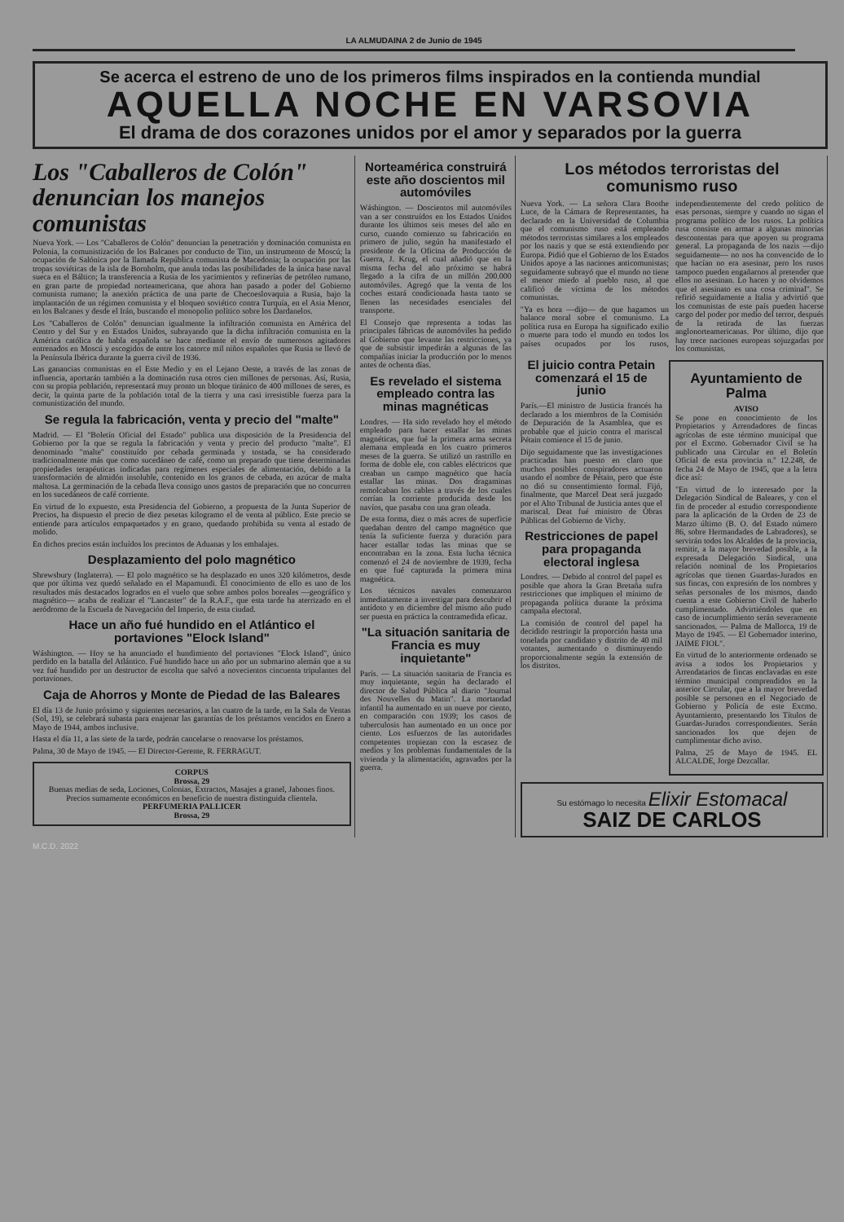LA ALMUDAINA 2 de Junio de 1945
Se acerca el estreno de uno de los primeros films inspirados en la contienda mundial
AQUELLA NOCHE EN VARSOVIA
El drama de dos corazones unidos por el amor y separados por la guerra
Los "Caballeros de Colón" denuncian los manejos comunistas
Nueva York. — Los "Caballeros de Colón" denuncian la penetración y dominación comunista en Polonia, la comunistización de los Balcanes por conducto de Tito, un instrumento de Moscú; la ocupación de Salónica por la llamada República comunista de Macedonia; la ocupación por las tropas soviéticas de la isla de Bornholm, que anula todas las posibilidades de la única base naval sueca en el Báltico; la transferencia a Rusia de los yacimientos y refinerías de petróleo rumano, en gran parte de propiedad norteamericana, que ahora han pasado a poder del Gobierno comunista rumano; la anexión práctica de una parte de Checoeslovaquia a Rusia, bajo la implantación de un régimen comunista y el bloqueo soviético contra Turquía, en el Asia Menor, en los Balcanes y desde el Irán, buscando el monopolio político sobre los Dardanelos.
Los "Caballeros de Colón" denuncian igualmente la infiltración comunista en América del Centro y del Sur y en Estados Unidos, subrayando que la dicha infiltración comunista en la América católica de habla española se hace mediante el envío de numerosos agitadores entrenados en Moscú y escogidos de entre los catorce mil niños españoles que Rusia se llevó de la Península Ibérica durante la guerra civil de 1936.
Las ganancias comunistas en el Este Medio y en el Lejano Oeste, a través de las zonas de influencia, aportarán también a la dominación rusa otros cien millones de personas. Así, Rusia, con su propia población, representará muy pronto un bloque tiránico de 400 millones de seres, es decir, la quinta parte de la población total de la tierra y una casi irresistible fuerza para la comunistización del mundo.
Se regula la fabricación, venta y precio del "malte"
Madrid. — El "Boletín Oficial del Estado" publica una disposición de la Presidencia del Gobierno por la que se regula la fabricación y venta y precio del producto "malte". El denominado "malte" constituído por cebada germinada y tostada, se ha considerado tradicionalmente más que como sucedáneo de café, como un preparado que tiene determinadas propiedades terapéuticas indicadas para regímenes especiales de alimentación, debido a la transformación de almidón insoluble, contenido en los granos de cebada, en azúcar de malta maltosa. La germinación de la cebada lleva consigo unos gastos de preparación que no concurren en los sucedáneos de café corriente.
En virtud de lo expuesto, esta Presidencia del Gobierno, a propuesta de la Junta Superior de Precios, ha dispuesto el precio de diez pesetas kilogramo el de venta al público. Este precio se entiende para artículos empaquetados y en grano, quedando prohibida su venta al estado de molido.
En dichos precios están incluídos los precintos de Aduanas y los embalajes.
Desplazamiento del polo magnético
Shrewsbury (Inglaterra). — El polo magnético se ha desplazado en unos 320 kilómetros, desde que por última vez quedó señalado en el Mapamundi. El conocimiento de ello es uno de los resultados más destacados logrados en el vuelo que sobre ambos polos boreales —geográfico y magnético— acaba de realizar el "Lancaster" de la R.A.F., que esta tarde ha aterrizado en el aeródromo de la Escuela de Navegación del Imperio, de esta ciudad.
Hace un año fué hundido en el Atlántico el portaviones "Elock Island"
Wáshington. — Hoy se ha anunciado el hundimiento del portaviones "Elock Island", único perdido en la batalla del Atlántico. Fué hundido hace un año por un submarino alemán que a su vez fué hundido por un destructor de escolta que salvó a novecientos cincuenta tripulantes del portaviones.
Caja de Ahorros y Monte de Piedad de las Baleares
El día 13 de Junio próximo y siguientes necesarios, a las cuatro de la tarde, en la Sala de Ventas (Sol, 19), se celebrará subasta para enajenar las garantías de los préstamos vencidos en Enero a Mayo de 1944, ambos inclusive.
Hasta el día 11, a las siete de la tarde, podrán cancelarse o renovarse los préstamos.
Palma, 30 de Mayo de 1945. — El Director-Gerente, R. FERRAGUT.
CORPUS
Brossa, 29
Buenas medias de seda, Lociones, Colonias, Extractos, Masajes a granel, Jabones finos. Precios sumamente económicos en beneficio de nuestra distinguida clientela.
PERFUMERIA PALLICER
Brossa, 29
Norteamérica construirá este año doscientos mil automóviles
Wáshington. — Doscientos mil automóviles van a ser construídos en los Estados Unidos durante los últimos seis meses del año en curso, cuando comienzo su fabricación en primero de julio, según ha manifestado el presidente de la Oficina de Producción de Guerra, J. Krug, el cual añadió que en la misma fecha del año próximo se habrá llegado a la cifra de un millón 200.000 automóviles. Agregó que la venta de los coches estará condicionada hasta tanto se llenen las necesidades esenciales del transporte.
El Consejo que representa a todas las principales fábricas de automóviles ha pedido al Gobierno que levante las restricciones, ya que de subsistir impedirán a algunas de las compañías iniciar la producción por lo menos antes de ochenta días.
Es revelado el sistema empleado contra las minas magnéticas
Londres. — Ha sido revelado hoy el método empleado para hacer estallar las minas magnéticas, que fué la primera arma secreta alemana empleada en los cuatro primeros meses de la guerra. Se utilizó un rastrillo en forma de doble ele, con cables eléctricos que creaban un campo magnético que hacía estallar las minas. Dos dragaminas remolcaban los cables a través de los cuales corrían la corriente producida desde los navíos, que pasaba con una gran oleada.
De esta forma, diez o más acres de superficie quedaban dentro del campo magnético que tenía la suficiente fuerza y duración para hacer estallar todas las minas que se encontraban en la zona. Esta lucha técnica comenzó el 24 de noviembre de 1939, fecha en que fué capturada la primera mina magnética.
Los técnicos navales comenzaron inmediatamente a investigar para descubrir el antídoto y en diciembre del mismo año pudo ser puesta en práctica la contramedida eficaz.
"La situación sanitaria de Francia es muy inquietante"
París. — La situación sanitaria de Francia es muy inquietante, según ha declarado el director de Salud Pública al diario "Journal des Nouvelles du Matin". La mortandad infantil ha aumentado en un nueve por ciento, en comparación con 1939; los casos de tuberculosis han aumentado en un once por ciento. Los esfuerzos de las autoridades competentes tropiezan con la escasez de medios y los problemas fundamentales de la vivienda y la alimentación, agravados por la guerra.
Los métodos terroristas del comunismo ruso
Nueva York. — La señora Clara Boothe Luce, de la Cámara de Representantes, ha declarado en la Universidad de Columbia que el comunismo ruso está empleando métodos terroristas similares a los empleados por los nazis y que se está extendiendo por Europa. Pidió que el Gobierno de los Estados Unidos apoye a las naciones anticomunistas; seguidamente subrayó que el mundo no tiene el menor miedo al pueblo ruso, al que calificó de víctima de los métodos comunistas.
"Ya es hora —dijo— de que hagamos un balance moral sobre el comunismo. La política rusa en Europa ha significado exilio o muerte para todo el mundo en todos los países ocupados por los rusos, independientemente del credo político de esas personas, siempre y cuando no sigan el programa político de los rusos. La política rusa consiste en armar a algunas minorías descontentas para que apoyen su programa general. La propaganda de los nazis —dijo seguidamente— no nos ha convencido de lo que hacían no era asesinar, pero los rusos tampoco pueden engañarnos al pretender que ellos no asesinan. Lo hacen y no olvidemos que el asesinato es una cosa criminal". Se refirió seguidamente a Italia y advirtió que los comunistas de este país pueden hacerse cargo del poder por medio del terror, después de la retirada de las fuerzas anglonorteamericanas. Por último, dijo que hay trece naciones europeas sojuzgadas por los comunistas.
El juicio contra Petain comenzará el 15 de junio
París.—El ministro de Justicia francés ha declarado a los miembros de la Comisión de Depuración de la Asamblea, que es probable que el juicio contra el mariscal Pétain comience el 15 de junio.
Dijo seguidamente que las investigaciones practicadas han puesto en claro que muchos posibles conspiradores actuaron usando el nombre de Pétain, pero que éste no dió su consentimiento formal. Fijó, finalmente, que Marcel Deat será juzgado por el Alto Tribunal de Justicia antes que el mariscal. Deat fué ministro de Obras Públicas del Gobierno de Vichy.
Restricciones de papel para propaganda electoral inglesa
Londres. — Debido al control del papel es posible que ahora la Gran Bretaña sufra restricciones que impliquen el mínimo de propaganda política durante la próxima campaña electoral.
La comisión de control del papel ha decidido restringir la proporción hasta una tonelada por candidato y distrito de 40 mil votantes, aumentando o disminuyendo proporcionalmente según la extensión de los distritos.
Ayuntamiento de Palma
AVISO
Se pone en conocimiento de los Propietarios y Arrendadores de fincas agrícolas de este término municipal que por el Excmo. Gobernador Civil se ha publicado una Circular en el Boletín Oficial de esta provincia n.º 12.248, de fecha 24 de Mayo de 1945, que a la letra dice así:
"En virtud de lo interesado por la Delegación Sindical de Baleares, y con el fin de proceder al estudio correspondiente para la aplicación de la Orden de 23 de Marzo último (B. O. del Estado número 86, sobre Hermandades de Labradores), se servirán todos los Alcaldes de la provincia, remitir, a la mayor brevedad posible, a la expresada Delegación Sindical, una relación nominal de los Propietarios agrícolas que tienen Guardas-Jurados en sus fincas, con expresión de los nombres y señas personales de los mismos, dando cuenta a este Gobierno Civil de haberlo cumplimentado. Advirtiéndoles que en caso de incumplimiento serán severamente sancionados. — Palma de Mallorca, 19 de Mayo de 1945. — El Gobernador interino, JAIME FIOL".
En virtud de lo anteriormente ordenado se avisa a todos los Propietarios y Arrendatarios de fincas enclavadas en este término municipal comprendidos en la anterior Circular, que a la mayor brevedad posible se personen en el Negociado de Gobierno y Policía de este Excmo. Ayuntamiento, presentando los Títulos de Guardas-Jurados correspondientes. Serán sancionados los que dejen de cumplimentar dicho aviso.
Palma, 25 de Mayo de 1945. EL ALCALDE, Jorge Dezcallar.
Su estómago lo necesita Elixir Estomacal
SAIZ DE CARLOS
M.C.D. 2022